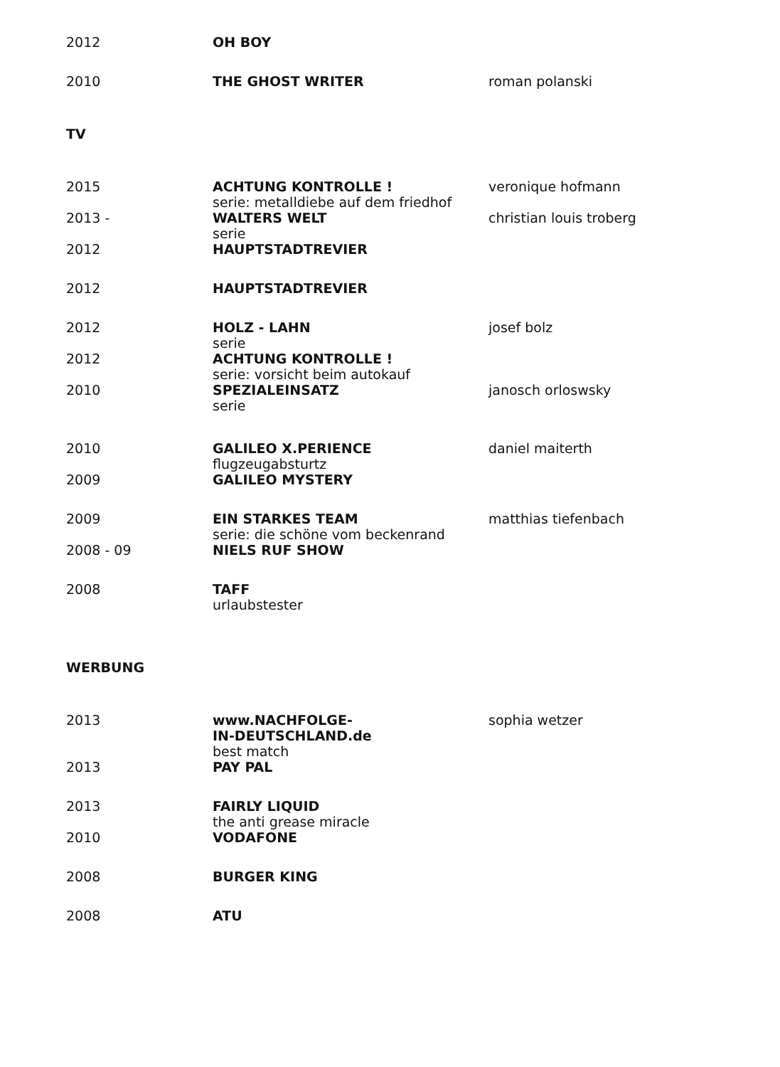| 2012 | OH BOY | |
| 2010 | THE GHOST WRITER | roman polanski |
| TV | | |
| 2015 | ACHTUNG KONTROLLE ! serie: metalldiebe auf dem friedhof | veronique hofmann |
| 2013 - | WALTERS WELT serie | christian louis troberg |
| 2012 | HAUPTSTADTREVIER | |
| 2012 | HAUPTSTADTREVIER | |
| 2012 | HOLZ - LAHN serie | josef bolz |
| 2012 | ACHTUNG KONTROLLE ! serie: vorsicht beim autokauf | |
| 2010 | SPEZIALEINSATZ serie | janosch orloswsky |
| 2010 | GALILEO X.PERIENCE flugzeugabsturtz | daniel maiterth |
| 2009 | GALILEO MYSTERY | |
| 2009 | EIN STARKES TEAM serie: die schöne vom beckenrand | matthias tiefenbach |
| 2008 - 09 | NIELS RUF SHOW | |
| 2008 | TAFF urlaubstester | |
| WERBUNG | | |
| 2013 | www.NACHFOLGE- IN-DEUTSCHLAND.de best match | sophia wetzer |
| 2013 | PAY PAL | |
| 2013 | FAIRLY LIQUID the anti grease miracle | |
| 2010 | VODAFONE | |
| 2008 | BURGER KING | |
| 2008 | ATU | |